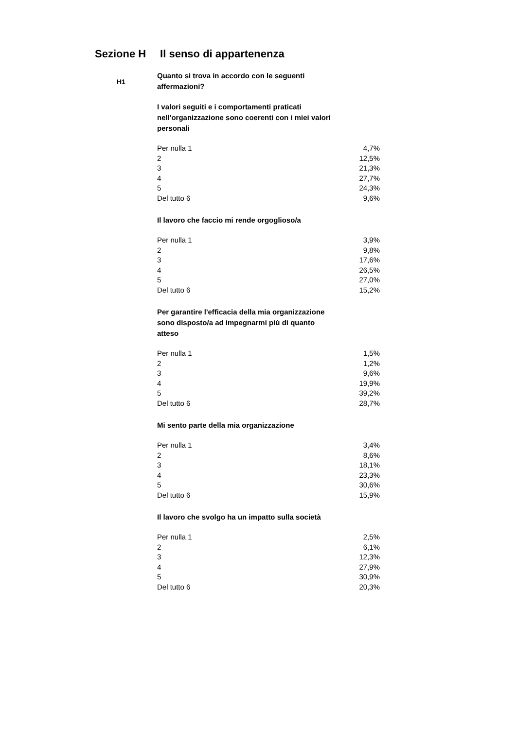Sezione H Il senso di appartenenza
H1
Quanto si trova in accordo con le seguenti affermazioni?
I valori seguiti e i comportamenti praticati nell'organizzazione sono coerenti con i miei valori personali
| Per nulla 1 | 4,7% |
| 2 | 12,5% |
| 3 | 21,3% |
| 4 | 27,7% |
| 5 | 24,3% |
| Del tutto 6 | 9,6% |
Il lavoro che faccio mi rende orgoglioso/a
| Per nulla 1 | 3,9% |
| 2 | 9,8% |
| 3 | 17,6% |
| 4 | 26,5% |
| 5 | 27,0% |
| Del tutto 6 | 15,2% |
Per garantire l'efficacia della mia organizzazione sono disposto/a ad impegnarmi più di quanto atteso
| Per nulla 1 | 1,5% |
| 2 | 1,2% |
| 3 | 9,6% |
| 4 | 19,9% |
| 5 | 39,2% |
| Del tutto 6 | 28,7% |
Mi sento parte della mia organizzazione
| Per nulla 1 | 3,4% |
| 2 | 8,6% |
| 3 | 18,1% |
| 4 | 23,3% |
| 5 | 30,6% |
| Del tutto 6 | 15,9% |
Il lavoro che svolgo ha un impatto sulla società
| Per nulla 1 | 2,5% |
| 2 | 6,1% |
| 3 | 12,3% |
| 4 | 27,9% |
| 5 | 30,9% |
| Del tutto 6 | 20,3% |